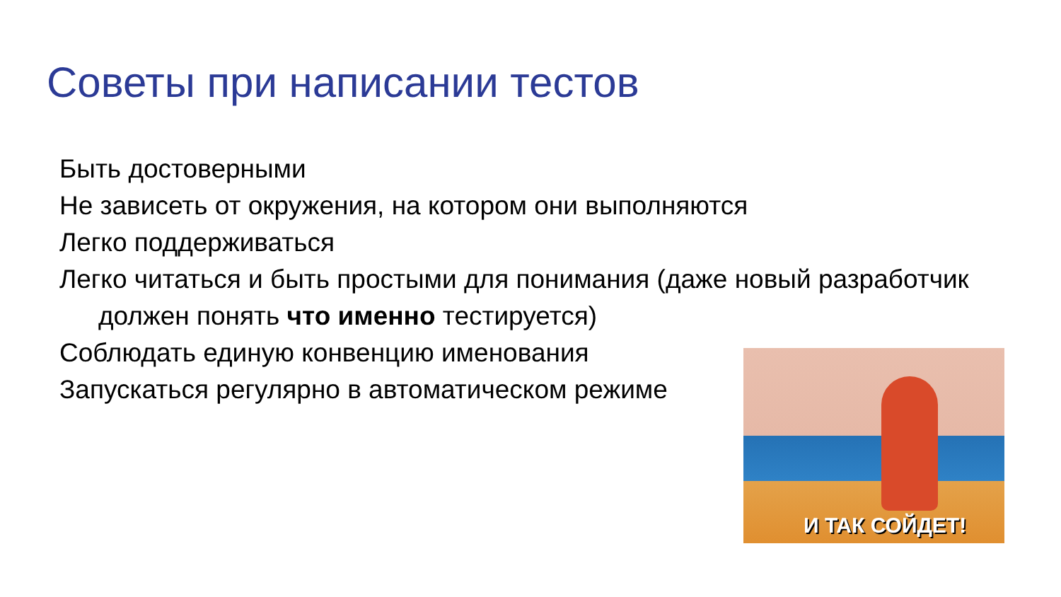Советы при написании тестов
Быть достоверными
Не зависеть от окружения, на котором они выполняются
Легко поддерживаться
Легко читаться и быть простыми для понимания (даже новый разработчик
должен понять что именно тестируется)
Соблюдать единую конвенцию именования
Запускаться регулярно в автоматическом режиме
И ТАК СОЙДЕТ!